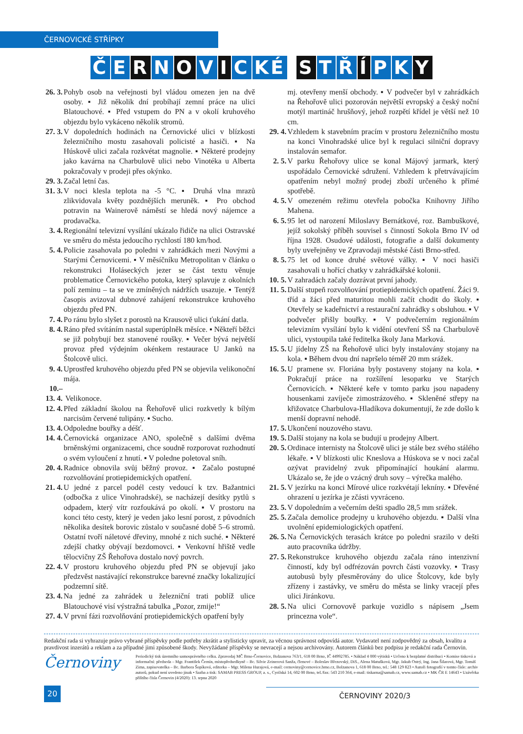ČERNOVICKÉ STŘÍPKY
Č E R N O V I C KÉ S T Ř Í P K Y
26. 3. Pohyb osob na veřejnosti byl vládou omezen jen na dvě osoby. ▪ Již několik dní probíhají zemní práce na ulici Blatouchové. ▪ Před vstupem do PN a v okolí kruhového objezdu bylo vykáceno několik stromů.
27. 3. V dopoledních hodinách na Černovické ulici v blízkosti železničního mostu zasahovali policisté a hasiči. ▪ Na Húskově ulici začala rozkvétat magnolie. ▪ Některé prodejny jako kavárna na Charbulově ulici nebo Vinotéka u Alberta pokračovaly v prodeji přes okýnko.
29. 3. Začal letní čas.
31. 3. V noci klesla teplota na -5 °C. ▪ Druhá vlna mrazů zlikvidovala květy pozdnějších meruněk. ▪ Pro obchod potravin na Wainerově náměstí se hledá nový nájemce a prodavačka.
3. 4. Regionální televizní vysílání ukázalo řidiče na ulici Ostravské ve směru do města jedoucího rychlostí 180 km/hod.
5. 4. Policie zasahovala po poledni v zahrádkách mezi Novými a Starými Černovicemi. ▪ V měsíčníku Metropolitan v článku o rekonstrukci Holáseckých jezer se část textu věnuje problematice Černovického potoka, který splavuje z okolních polí zeminu – ta se ve zmíněných nádržích usazuje. ▪ Tentýž časopis avizoval dubnové zahájení rekonstrukce kruhového objezdu před PN.
7. 4. Po ránu bylo slyšet z porostů na Krausově ulici ťukání datla.
8. 4. Ráno před svítáním nastal superúplněk měsíce. ▪ Někteří běžci se již pohybují bez stanovené roušky. ▪ Večer bývá největší provoz před výdejním okénkem restaurace U Janků na Štolcově ulici.
9. 4. Uprostřed kruhového objezdu před PN se objevila velikonoční mája.
10.–13. 4. Velikonoce.
12. 4. Před základní školou na Řehořově ulici rozkvetly k bílým narcisům červené tulipány. ▪ Sucho.
13. 4. Odpoledne bouřky a déšť.
14. 4. Černovická organizace ANO, společně s dalšími dvěma brněnskými organizacemi, chce soudně rozporovat rozhodnutí o svém vyloučení z hnutí. ▪ V poledne poletoval sníh.
20. 4. Radnice obnovila svůj běžný provoz. ▪ Začalo postupné rozvolňování protiepidemických opatření.
21. 4. U jedné z parcel podél cesty vedoucí k tzv. Bažantnici (odbočka z ulice Vinohradské), se nacházejí desítky pytlů s odpadem, který vítr rozfoukává po okolí. ▪ V prostoru na konci této cesty, který je veden jako lesní porost, z původních několika desítek borovic zůstalo v současné době 5–6 stromů. Ostatní tvoří náletové dřeviny, mnohé z nich suché. ▪ Některé zdejší chatky obývají bezdomovci. ▪ Venkovní hřiště vedle tělocvičny ZŠ Řehořova dostalo nový povrch.
22. 4. V prostoru kruhového objezdu před PN se objevují jako předzvěst nastávající rekonstrukce barevné značky lokalizující podzemní sítě.
23. 4. Na jedné za zahrádek u železniční trati poblíž ulice Blatouchové visí výstražná tabulka „Pozor, zmije!“
27. 4. V první fázi rozvolňování protiepidemických opatření byly
mj. otevřeny menší obchody. ▪ V podvečer byl v zahrádkách na Řehořově ulici pozorován největší evropský a český noční motýl martináč hrušňový, jehož rozpětí křídel je větší než 10 cm.
29. 4. Vzhledem k stavebním pracím v prostoru železničního mostu na konci Vinohradské ulice byl k regulaci silniční dopravy instalován semafor.
2. 5. V parku Řehořovy ulice se konal Májový jarmark, který uspořádalo Černovické sdružení. Vzhledem k přetrvávajícím opatřením nebyl možný prodej zboží určeného k přímé spotřebě.
4. 5. V omezeném režimu otevřela pobočka Knihovny Jiřího Mahena.
6. 5. 95 let od narození Miloslavy Bernátkové, roz. Bambuškové, jejíž sokolský příběh souvisel s činností Sokola Brno IV od října 1928. Osudové události, fotografie a další dokumenty byly uveřejněny ve Zpravodaji městské části Brno-střed.
8. 5. 75 let od konce druhé světové války. ▪ V noci hasiči zasahovali u hořící chatky v zahrádkářské kolonii.
10. 5. V zahradách začaly dozrávat první jahody.
11. 5. Další stupeň rozvolňování protiepidemických opatření. Žáci 9. tříd a žáci před maturitou mohli začít chodit do školy. ▪ Otevřely se kadeřnictví a restaurační zahrádky s obsluhou. ▪ V podvečer přišly bouřky. ▪ V podvečerním regionálním televizním vysílání bylo k vidění otevření SŠ na Charbulově ulici, vystoupila také ředitelka školy Jana Marková.
15. 5. U jídelny ZŠ na Řehořově ulici byly instalovány stojany na kola. ▪ Během dvou dní napršelo téměř 20 mm srážek.
16. 5. U pramene sv. Floriána byly postaveny stojany na kola. ▪ Pokračují práce na rozšíření lesoparku ve Starých Černovicích. ▪ Některé keře v tomto parku jsou napadeny housenkami zavíječe zimostrázového. ▪ Skleněné střepy na křižovatce Charbulova-Hladíkova dokumentují, že zde došlo k menší dopravní nehodě.
17. 5. Ukončení nouzového stavu.
19. 5. Další stojany na kola se budují u prodejny Albert.
20. 5. Ordinace internisty na Štolcově ulici je stále bez svého stálého lékaře. ▪ V blízkosti ulic Kneslova a Húskova se v noci začal ozývat pravidelný zvuk připomínající houkání alarmu. Ukázalo se, že jde o vzácný druh sovy – výrečka malého.
21. 5. V jezírku na konci Mírové ulice rozkvétají lekníny. ▪ Dřevěné ohrazení u jezírka je zčásti vyvráceno.
23. 5. V dopoledním a večerním dešti spadlo 28,5 mm srážek.
25. 5. Začala demolice prodejny u kruhového objezdu. ▪ Další vlna uvolnění epidemiologických opatření.
26. 5. Na Černovických terasách krátce po poledni srazilo v dešti auto pracovníka údržby.
27. 5. Rekonstrukce kruhového objezdu začala ráno intenzivní činností, kdy byl odfrézován povrch části vozovky. ▪ Trasy autobusů byly přesměrovány do ulice Štolcovy, kde byly zřízeny i zastávky, ve směru do města se linky vracejí přes ulici Jiránkovu.
28. 5. Na ulici Cornovově parkuje vozidlo s nápisem „Jsem princezna vole“.
Redakční rada si vyhrazuje právo vybrané příspěvky podle potřeby zkrátit a stylisticky upravit, za věcnou správnost odpovídá autor. Vydavatel není zodpovědný za obsah, kvalitu a pravdivost inzerátů a reklam a za případné jimi způsobené škody. Nevyžádané příspěvky se nevracejí a nejsou archivovány. Autorem článků bez podpisu je redakční rada Černovin.
Černoviny
Periodický tisk územního samosprávného celku. Zpravodaj MČ Brno-Černovice, Bolzanova 763/1, 618 00 Brno, IČ 44992785. • Náklad 4 000 výtisků • Určeno k bezplatné distribuci • Komise tisková a informační: předseda – Mgr. František Černín, místopředsedkyně – Bc. Silvie Zeinerová Sanža, členové – Boleslav Březovský, DiS., Alena Matušková, Mgr. Jakub Ostrý, Ing. Jana Šilarová, Mgr. Tomáš Zima, zapisovatelka – Bc. Barbora Šopíková, editorka – Mgr. Milena Hurajová, e-mail: cernoviny@cernovice.brno.cz, Bolzanova 1, 618 00 Brno, tel.: 548 129 823 • Autoři fotografií v tomto čísle: archiv autorů, pokud není uvedeno jinak • Sazba a tisk: SAMAB PRESS GROUP, a. s., Cyrilská 14, 602 00 Brno, tel./fax: 543 210 364, e-mail: tiskarna@samab.cz, www.samab.cz • MK ČR E 14643 • Uzávěrka příštího čísla Černovin (4/2020): 13. srpna 2020
20
ČERNOVINY 2020/3